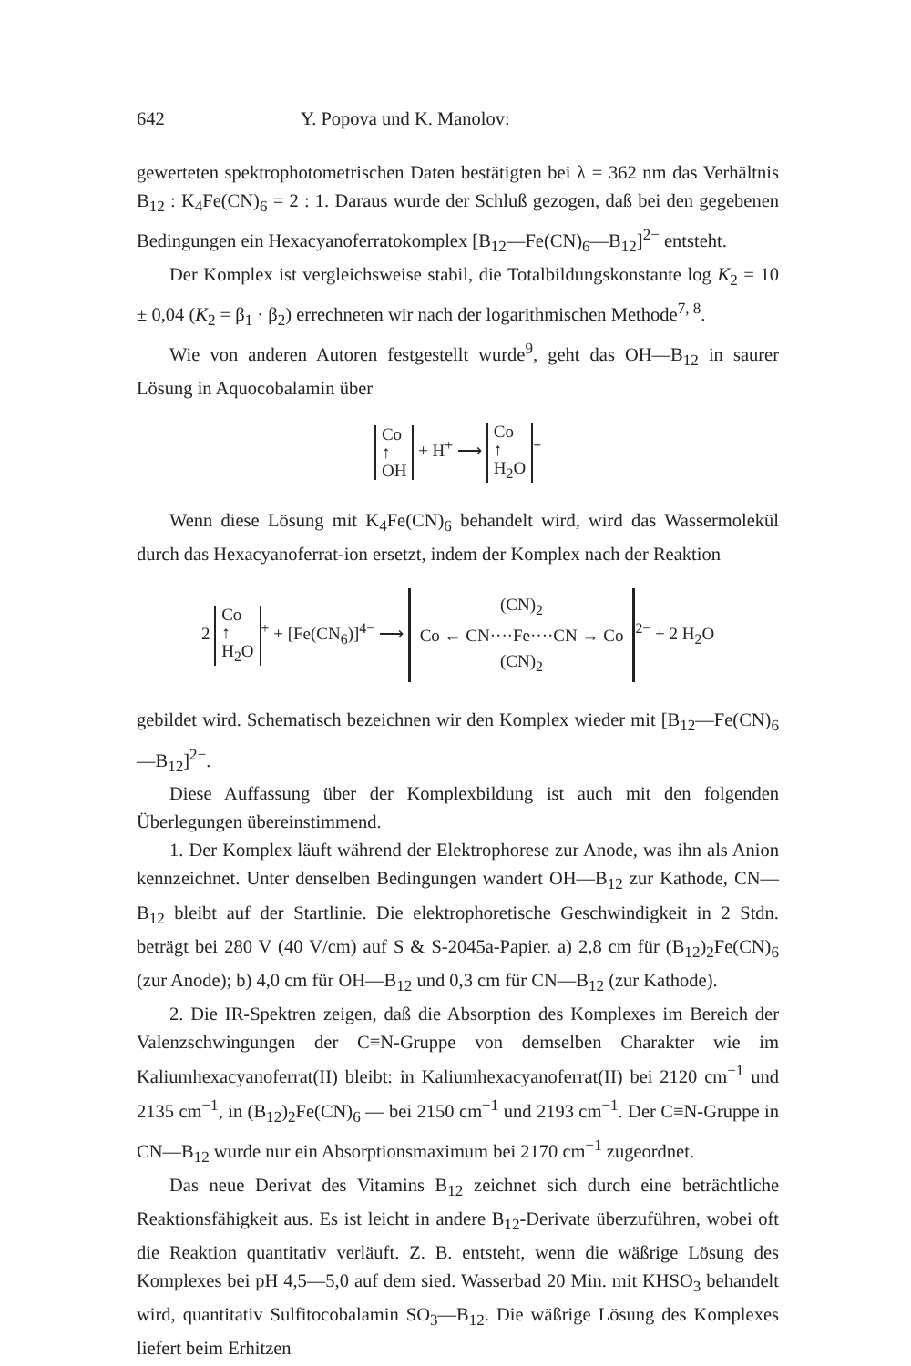642 Y. Popova und K. Manolov:
gewerteten spektrophotometrischen Daten bestätigten bei λ = 362 nm das Verhältnis B<sub>12</sub> : K<sub>4</sub>Fe(CN)<sub>6</sub> = 2 : 1. Daraus wurde der Schluß gezogen, daß bei den gegebenen Bedingungen ein Hexacyanoferratokomplex [B<sub>12</sub>—Fe(CN)<sub>6</sub>—B<sub>12</sub>]<sup>2−</sup> entsteht.
Der Komplex ist vergleichsweise stabil, die Totalbildungskonstante log K<sub>2</sub> = 10 ± 0,04 (K<sub>2</sub> = β<sub>1</sub> · β<sub>2</sub>) errechneten wir nach der logarithmischen Methode<sup>7, 8</sup>.
Wie von anderen Autoren festgestellt wurde<sup>9</sup>, geht das OH—B<sub>12</sub> in saurer Lösung in Aquocobalamin über
Co
↑
OH + H<sup>+</sup> ⟶ Co
↑
H<sub>2</sub>O<sup>+</sup>
Wenn diese Lösung mit K<sub>4</sub>Fe(CN)<sub>6</sub> behandelt wird, wird das Wassermolekül durch das Hexacyanoferrat-ion ersetzt, indem der Komplex nach der Reaktion
2 Co
↑
H<sub>2</sub>O<sup>+</sup> + [Fe(CN<sub>6</sub>)]<sup>4−</sup> ⟶ (CN)<sub>2</sub>
Co ← CN····Fe····CN → Co
(CN)<sub>2</sub><sup>2−</sup> + 2 H<sub>2</sub>O
gebildet wird. Schematisch bezeichnen wir den Komplex wieder mit [B<sub>12</sub>—Fe(CN)<sub>6</sub>—B<sub>12</sub>]<sup>2−</sup>.
Diese Auffassung über der Komplexbildung ist auch mit den folgenden Überlegungen übereinstimmend.
1. Der Komplex läuft während der Elektrophorese zur Anode, was ihn als Anion kennzeichnet. Unter denselben Bedingungen wandert OH—B<sub>12</sub> zur Kathode, CN—B<sub>12</sub> bleibt auf der Startlinie. Die elektrophoretische Geschwindigkeit in 2 Stdn. beträgt bei 280 V (40 V/cm) auf S & S-2045a-Papier. a) 2,8 cm für (B<sub>12</sub>)<sub>2</sub>Fe(CN)<sub>6</sub> (zur Anode); b) 4,0 cm für OH—B<sub>12</sub> und 0,3 cm für CN—B<sub>12</sub> (zur Kathode).
2. Die IR-Spektren zeigen, daß die Absorption des Komplexes im Bereich der Valenzschwingungen der C≡N-Gruppe von demselben Charakter wie im Kaliumhexacyanoferrat(II) bleibt: in Kaliumhexacyanoferrat(II) bei 2120 cm<sup>−1</sup> und 2135 cm<sup>−1</sup>, in (B<sub>12</sub>)<sub>2</sub>Fe(CN)<sub>6</sub> — bei 2150 cm<sup>−1</sup> und 2193 cm<sup>−1</sup>. Der C≡N-Gruppe in CN—B<sub>12</sub> wurde nur ein Absorptionsmaximum bei 2170 cm<sup>−1</sup> zugeordnet.
Das neue Derivat des Vitamins B<sub>12</sub> zeichnet sich durch eine beträchtliche Reaktionsfähigkeit aus. Es ist leicht in andere B<sub>12</sub>-Derivate überzuführen, wobei oft die Reaktion quantitativ verläuft. Z. B. entsteht, wenn die wäßrige Lösung des Komplexes bei pH 4,5—5,0 auf dem sied. Wasserbad 20 Min. mit KHSO<sub>3</sub> behandelt wird, quantitativ Sulfitocobalamin SO<sub>3</sub>—B<sub>12</sub>. Die wäßrige Lösung des Komplexes liefert beim Erhitzen